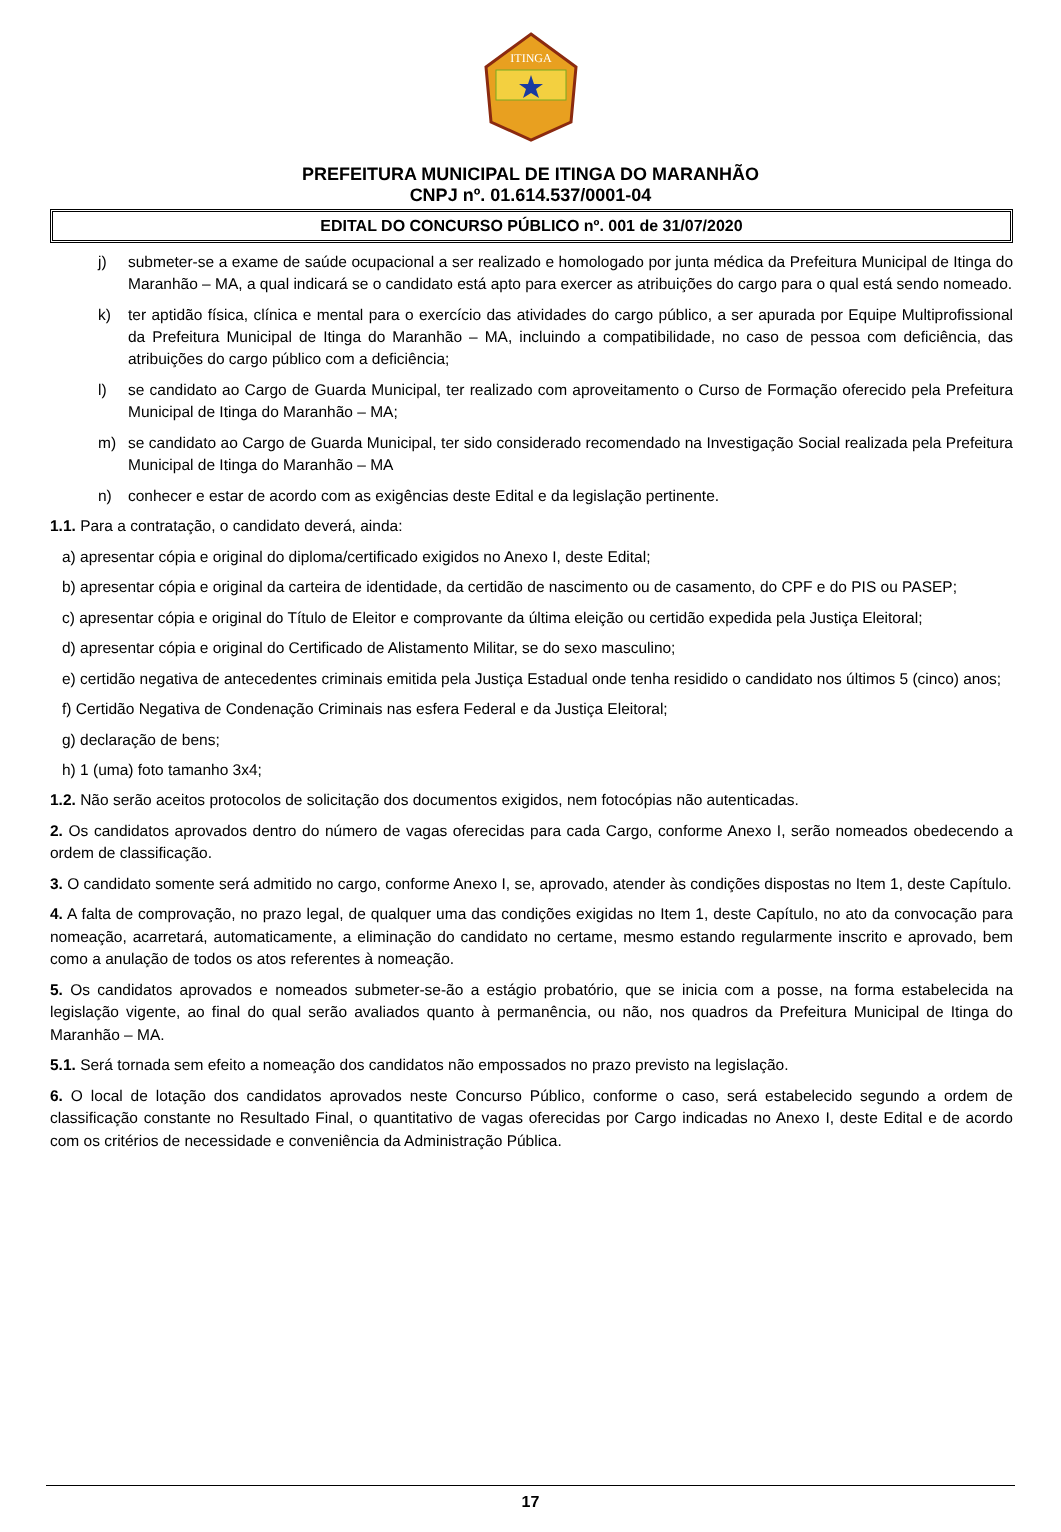ITINGA
PREFEITURA MUNICIPAL DE ITINGA DO MARANHÃO
CNPJ nº. 01.614.537/0001-04
EDITAL DO CONCURSO PÚBLICO nº. 001 de 31/07/2020
j) submeter-se a exame de saúde ocupacional a ser realizado e homologado por junta médica da Prefeitura Municipal de Itinga do Maranhão – MA, a qual indicará se o candidato está apto para exercer as atribuições do cargo para o qual está sendo nomeado.
k) ter aptidão física, clínica e mental para o exercício das atividades do cargo público, a ser apurada por Equipe Multiprofissional da Prefeitura Municipal de Itinga do Maranhão – MA, incluindo a compatibilidade, no caso de pessoa com deficiência, das atribuições do cargo público com a deficiência;
l) se candidato ao Cargo de Guarda Municipal, ter realizado com aproveitamento o Curso de Formação oferecido pela Prefeitura Municipal de Itinga do Maranhão – MA;
m) se candidato ao Cargo de Guarda Municipal, ter sido considerado recomendado na Investigação Social realizada pela Prefeitura Municipal de Itinga do Maranhão – MA
n) conhecer e estar de acordo com as exigências deste Edital e da legislação pertinente.
1.1. Para a contratação, o candidato deverá, ainda:
a) apresentar cópia e original do diploma/certificado exigidos no Anexo I, deste Edital;
b) apresentar cópia e original da carteira de identidade, da certidão de nascimento ou de casamento, do CPF e do PIS ou PASEP;
c) apresentar cópia e original do Título de Eleitor e comprovante da última eleição ou certidão expedida pela Justiça Eleitoral;
d) apresentar cópia e original do Certificado de Alistamento Militar, se do sexo masculino;
e) certidão negativa de antecedentes criminais emitida pela Justiça Estadual onde tenha residido o candidato nos últimos 5 (cinco) anos;
f) Certidão Negativa de Condenação Criminais nas esfera Federal e da Justiça Eleitoral;
g) declaração de bens;
h) 1 (uma) foto tamanho 3x4;
1.2. Não serão aceitos protocolos de solicitação dos documentos exigidos, nem fotocópias não autenticadas.
2. Os candidatos aprovados dentro do número de vagas oferecidas para cada Cargo, conforme Anexo I, serão nomeados obedecendo a ordem de classificação.
3. O candidato somente será admitido no cargo, conforme Anexo I, se, aprovado, atender às condições dispostas no Item 1, deste Capítulo.
4. A falta de comprovação, no prazo legal, de qualquer uma das condições exigidas no Item 1, deste Capítulo, no ato da convocação para nomeação, acarretará, automaticamente, a eliminação do candidato no certame, mesmo estando regularmente inscrito e aprovado, bem como a anulação de todos os atos referentes à nomeação.
5. Os candidatos aprovados e nomeados submeter-se-ão a estágio probatório, que se inicia com a posse, na forma estabelecida na legislação vigente, ao final do qual serão avaliados quanto à permanência, ou não, nos quadros da Prefeitura Municipal de Itinga do Maranhão – MA.
5.1. Será tornada sem efeito a nomeação dos candidatos não empossados no prazo previsto na legislação.
6. O local de lotação dos candidatos aprovados neste Concurso Público, conforme o caso, será estabelecido segundo a ordem de classificação constante no Resultado Final, o quantitativo de vagas oferecidas por Cargo indicadas no Anexo I, deste Edital e de acordo com os critérios de necessidade e conveniência da Administração Pública.
17